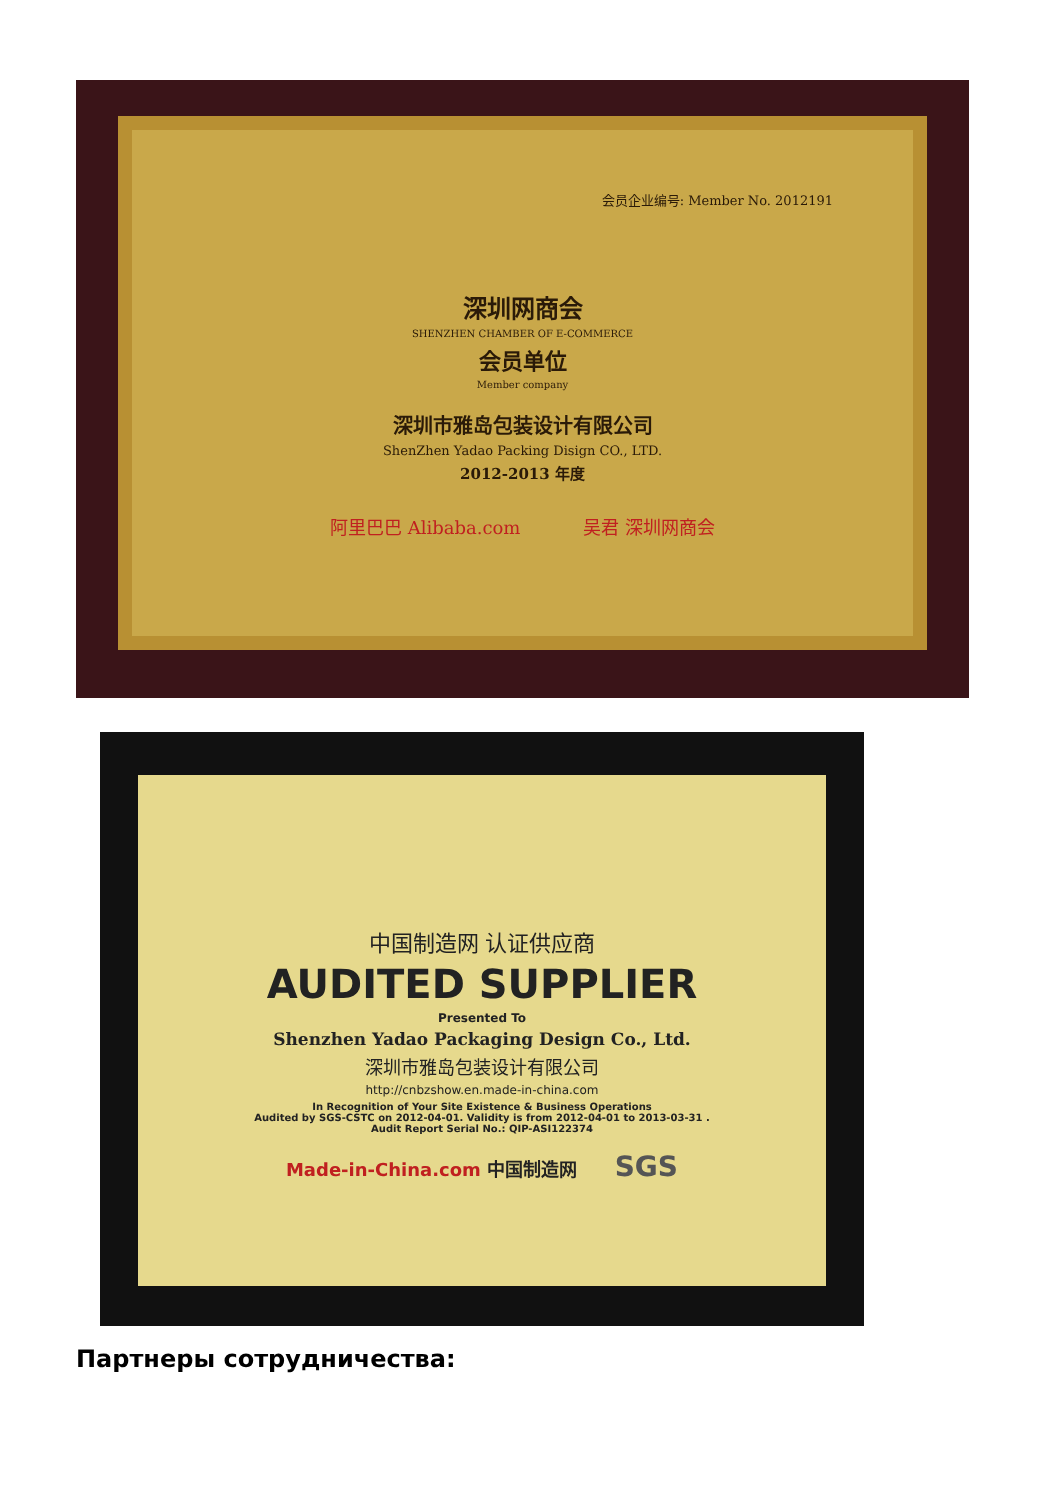会员企业编号: Member No. 2012191
深圳网商会
SHENZHEN CHAMBER OF E-COMMERCE
会员单位
Member company
深圳市雅岛包装设计有限公司
ShenZhen Yadao Packing Disign CO., LTD.
2012-2013 年度
阿里巴巴 Alibaba.com 吴君 深圳网商会
中国制造网 认证供应商
AUDITED SUPPLIER
Presented To
Shenzhen Yadao Packaging Design Co., Ltd.
深圳市雅岛包装设计有限公司
http://cnbzshow.en.made-in-china.com
In Recognition of Your Site Existence & Business Operations
Audited by SGS-CSTC on 2012-04-01. Validity is from 2012-04-01 to 2013-03-31 .
Audit Report Serial No.: QIP-ASI122374
Made-in-China.com 中国制造网 SGS
Партнеры сотрудничества: